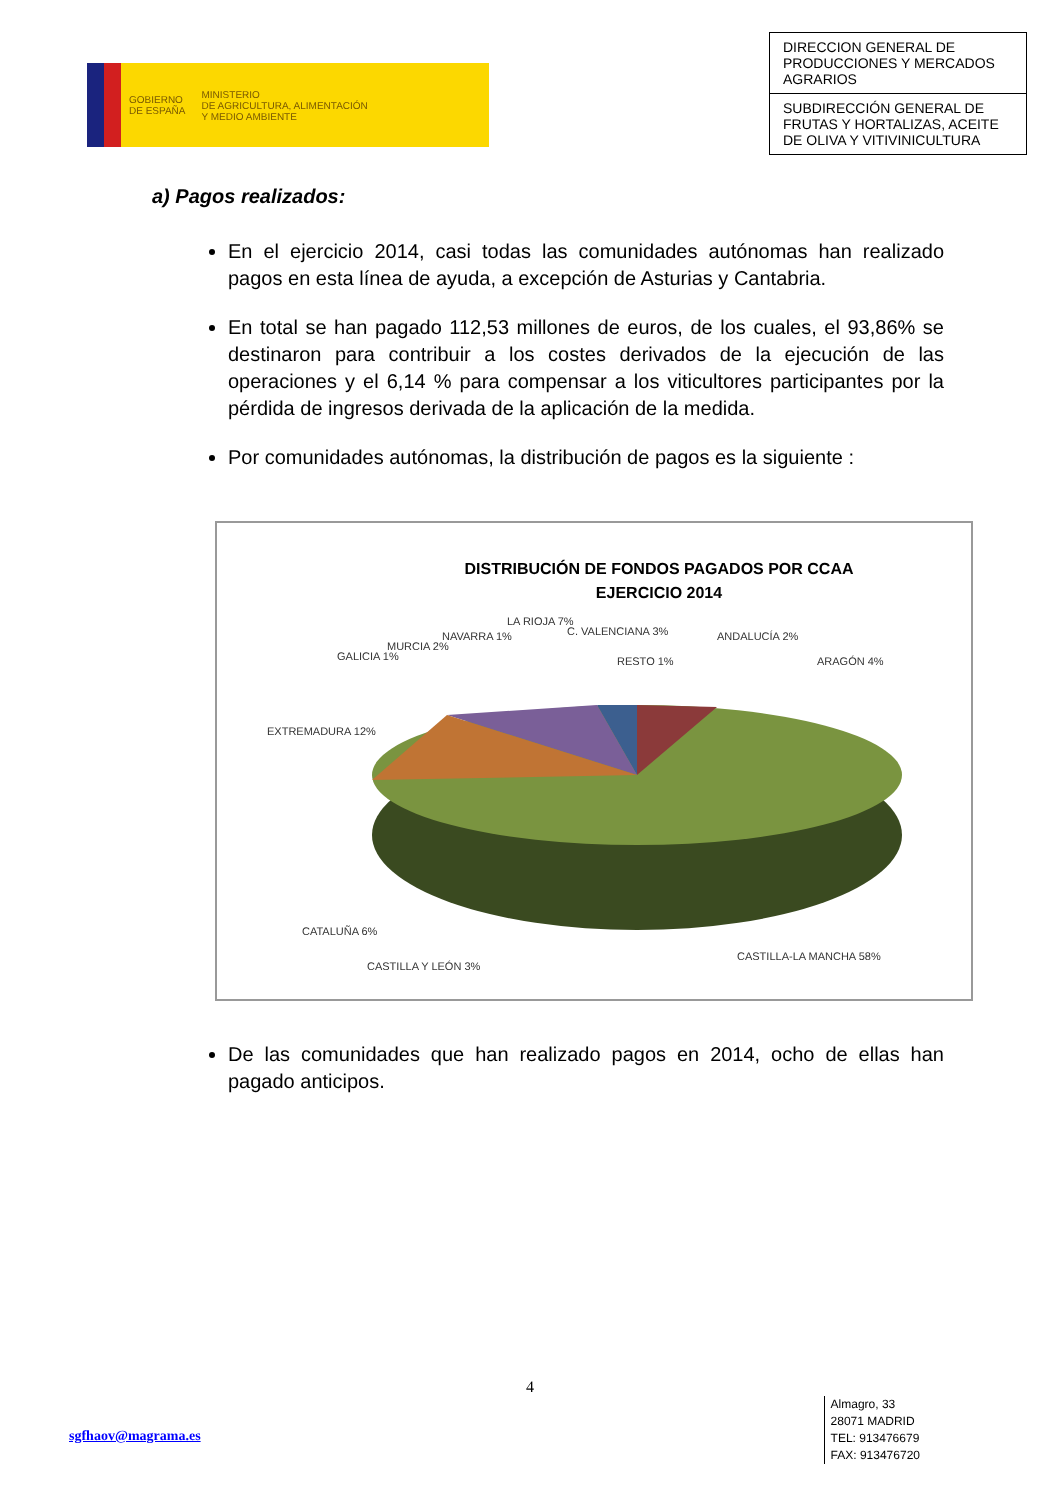GOBIERNO
DE ESPAÑA
MINISTERIO
DE AGRICULTURA, ALIMENTACIÓN
Y MEDIO AMBIENTE
DIRECCION GENERAL DE PRODUCCIONES Y MERCADOS AGRARIOS
SUBDIRECCIÓN GENERAL DE FRUTAS Y HORTALIZAS, ACEITE DE OLIVA Y VITIVINICULTURA
a) Pagos realizados:
En el ejercicio 2014, casi todas las comunidades autónomas han realizado pagos en esta línea de ayuda, a excepción de Asturias y Cantabria.
En total se han pagado 112,53 millones de euros, de los cuales, el 93,86% se destinaron para contribuir a los costes derivados de la ejecución de las operaciones y el 6,14 % para compensar a los viticultores participantes por la pérdida de ingresos derivada de la aplicación de la medida.
Por comunidades autónomas, la distribución de pagos es la siguiente :
DISTRIBUCIÓN DE FONDOS PAGADOS POR CCAA
EJERCICIO 2014
ANDALUCÍA 2%
ARAGÓN 4%
EXTREMADURA 12%
GALICIA 1%
MURCIA 2%
NAVARRA 1%
LA RIOJA 7%
C. VALENCIANA 3%
RESTO 1%
CATALUÑA 6%
CASTILLA Y LEÓN 3%
CASTILLA-LA MANCHA 58%
De las comunidades que han realizado pagos en 2014, ocho de ellas han pagado anticipos.
4
sgfhaov@magrama.es
Almagro, 33
28071 MADRID
TEL: 913476679
FAX: 913476720